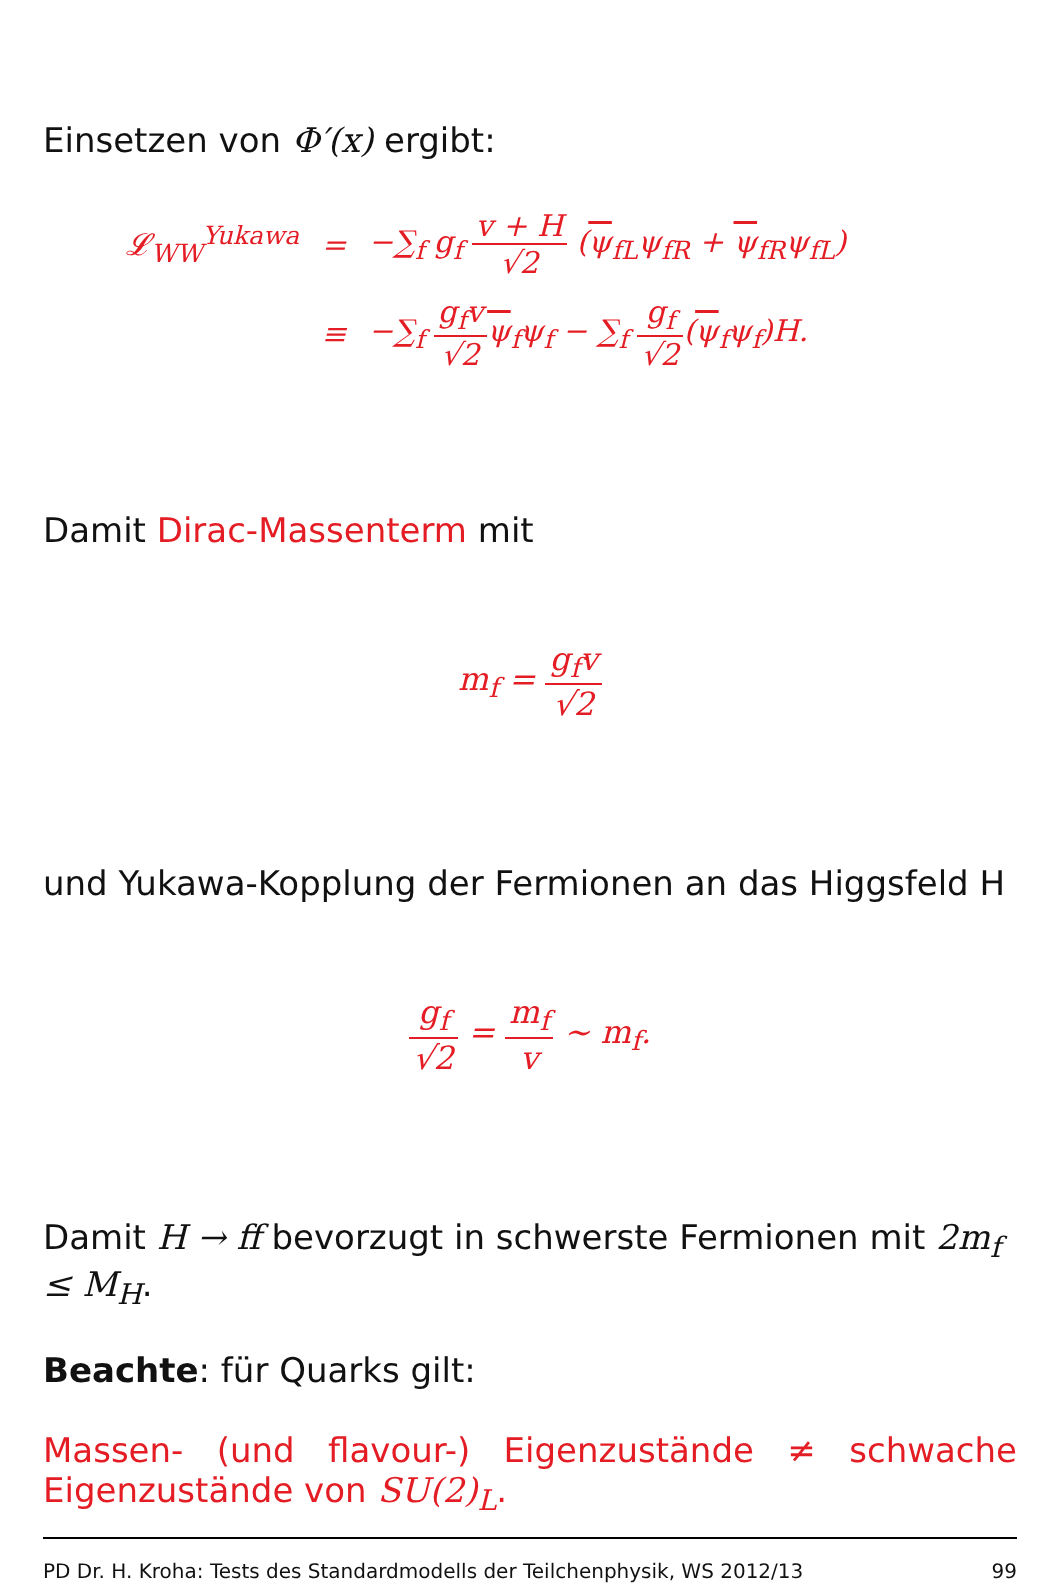Einsetzen von Φ′(x) ergibt:
| 𝓛<sub>WW</sub><sup>Yukawa</sup> | = | −∑<sub>f</sub> g<sub>f</sub> v + H √2 ( ψ<sub>fL</sub>ψ<sub>fR</sub> + ψ<sub>fR</sub>ψ<sub>fL</sub>) |
| | ≡ | −∑<sub>f</sub> g<sub>f</sub>v √2 ψ<sub>f</sub>ψ<sub>f</sub> − ∑<sub>f</sub> g<sub>f</sub> √2 ( ψ<sub>f</sub>ψ<sub>f</sub>)H. |
Damit Dirac-Massenterm mit
m<sub>f</sub> = g<sub>f</sub>v √2
und Yukawa-Kopplung der Fermionen an das Higgsfeld H
g<sub>f</sub> √2 = m<sub>f</sub> v ∼ m<sub>f</sub>.
Damit H → ff bevorzugt in schwerste Fermionen mit 2m<sub>f</sub> ≤ M<sub>H</sub>.
Beachte: für Quarks gilt:
Massen- (und flavour-) Eigenzustände ≠ schwache
Eigenzustände von SU(2)<sub>L</sub>.
PD Dr. H. Kroha: Tests des Standardmodells der Teilchenphysik, WS 2012/13 99